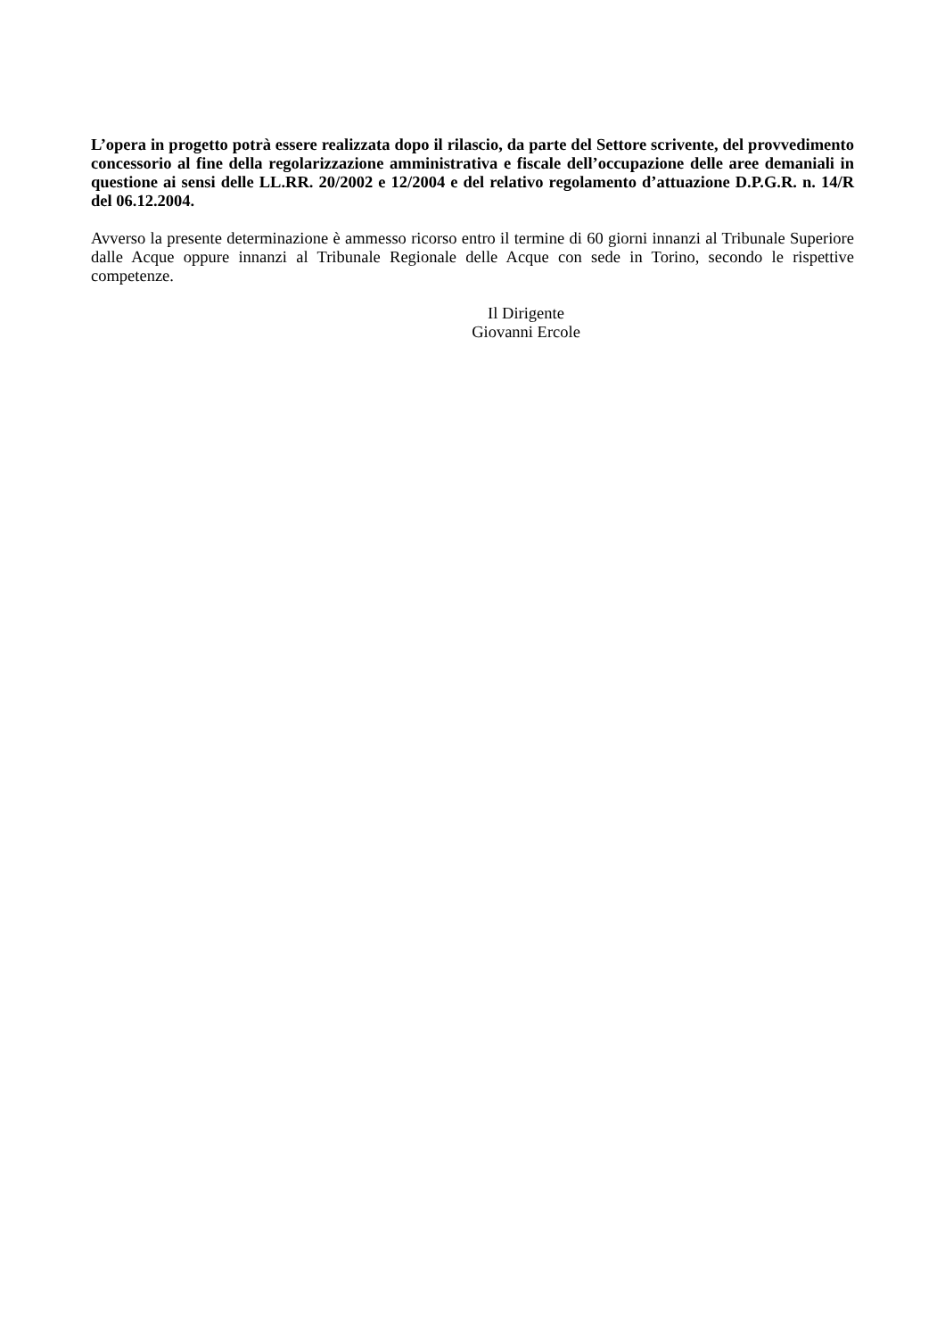L’opera in progetto potrà essere realizzata dopo il rilascio, da parte del Settore scrivente, del provvedimento concessorio al fine della regolarizzazione amministrativa e fiscale dell’occupazione delle aree demaniali in questione ai sensi delle LL.RR. 20/2002 e 12/2004 e del relativo regolamento d’attuazione D.P.G.R. n. 14/R del 06.12.2004.
Avverso la presente determinazione è ammesso ricorso entro il termine di 60 giorni innanzi al Tribunale Superiore dalle Acque oppure innanzi al Tribunale Regionale delle Acque con sede in Torino, secondo le rispettive competenze.
Il Dirigente
Giovanni Ercole